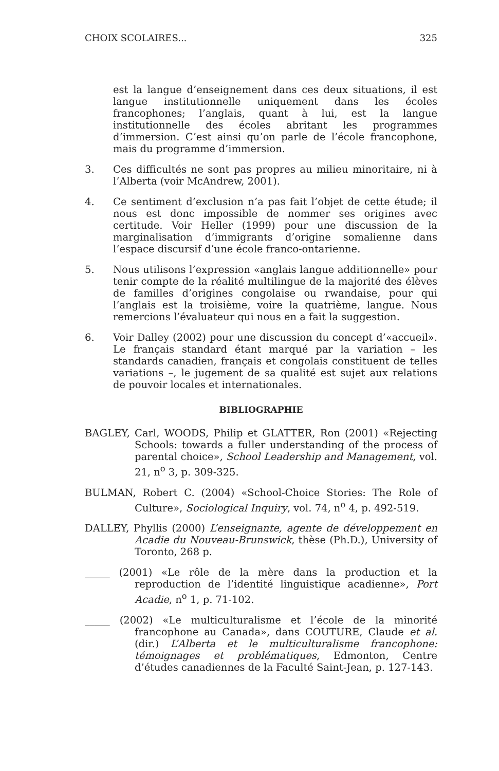CHOIX SCOLAIRES... 325
est la langue d’enseignement dans ces deux situations, il est langue institutionnelle uniquement dans les écoles francophones; l’anglais, quant à lui, est la langue institutionnelle des écoles abritant les programmes d’immersion. C’est ainsi qu’on parle de l’école francophone, mais du programme d’immersion.
3. Ces difficultés ne sont pas propres au milieu minoritaire, ni à l’Alberta (voir McAndrew, 2001).
4. Ce sentiment d’exclusion n’a pas fait l’objet de cette étude; il nous est donc impossible de nommer ses origines avec certitude. Voir Heller (1999) pour une discussion de la marginalisation d’immigrants d’origine somalienne dans l’espace discursif d’une école franco-ontarienne.
5. Nous utilisons l’expression «anglais langue additionnelle» pour tenir compte de la réalité multilingue de la majorité des élèves de familles d’origines congolaise ou rwandaise, pour qui l’anglais est la troisième, voire la quatrième, langue. Nous remercions l’évaluateur qui nous en a fait la suggestion.
6. Voir Dalley (2002) pour une discussion du concept d’«accueil». Le français standard étant marqué par la variation – les standards canadien, français et congolais constituent de telles variations –, le jugement de sa qualité est sujet aux relations de pouvoir locales et internationales.
BIBLIOGRAPHIE
BAGLEY, Carl, WOODS, Philip et GLATTER, Ron (2001) «Rejecting Schools: towards a fuller understanding of the process of parental choice», School Leadership and Management, vol. 21, n<sup>o</sup> 3, p. 309-325.
BULMAN, Robert C. (2004) «School-Choice Stories: The Role of Culture», Sociological Inquiry, vol. 74, n<sup>o</sup> 4, p. 492-519.
DALLEY, Phyllis (2000) L’enseignante, agente de développement en Acadie du Nouveau-Brunswick, thèse (Ph.D.), University of Toronto, 268 p.
_____ (2001) «Le rôle de la mère dans la production et la reproduction de l’identité linguistique acadienne», Port Acadie, n<sup>o</sup> 1, p. 71-102.
_____ (2002) «Le multiculturalisme et l’école de la minorité francophone au Canada», dans COUTURE, Claude et al. (dir.) L’Alberta et le multiculturalisme francophone: témoignages et problématiques, Edmonton, Centre d’études canadiennes de la Faculté Saint-Jean, p. 127-143.